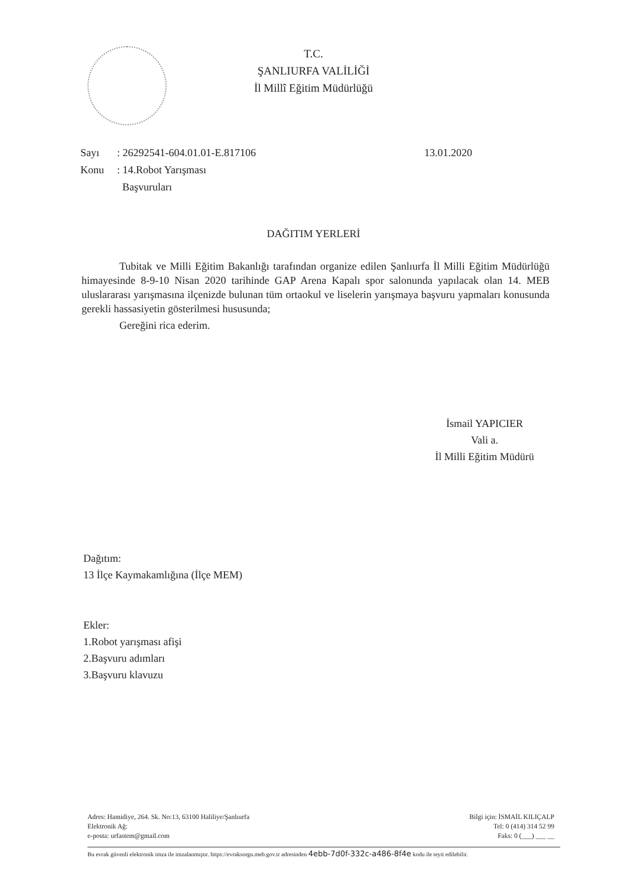T.C.
ŞANLIURFA VALİLİĞİ
İl Millî Eğitim Müdürlüğü
| Sayı | : 26292541-604.01.01-E.817106 | 13.01.2020 |
| Konu | : 14.Robot Yarışması Başvuruları | |
DAĞITIM YERLERİ
Tubitak ve Milli Eğitim Bakanlığı tarafından organize edilen Şanlıurfa İl Milli Eğitim Müdürlüğü himayesinde 8-9-10 Nisan 2020 tarihinde GAP Arena Kapalı spor salonunda yapılacak olan 14. MEB uluslararası yarışmasına ilçenizde bulunan tüm ortaokul ve liselerin yarışmaya başvuru yapmaları konusunda gerekli hassasiyetin gösterilmesi hususunda;
Gereğini rica ederim.
İsmail YAPICIER
Vali a.
İl Milli Eğitim Müdürü
Dağıtım:
13 İlçe Kaymakamlığına (İlçe MEM)
Ekler:
1.Robot yarışması afişi
2.Başvuru adımları
3.Başvuru klavuzu
Adres: Hamidiye, 264. Sk. No:13, 63100 Haliliye/Şanlıurfa
Elektronik Ağ:
e-posta: urfastem@gmail.com
Bilgi için: İSMAİL KILIÇALP
Tel: 0 (414) 314 52 99
Faks: 0 (___) ___ __
Bu evrak güvenli elektronik imza ile imzalanmıştır. https://evraksorgu.meb.gov.tr adresinden 4ebb-7d0f-332c-a486-8f4e kodu ile teyit edilebilir.